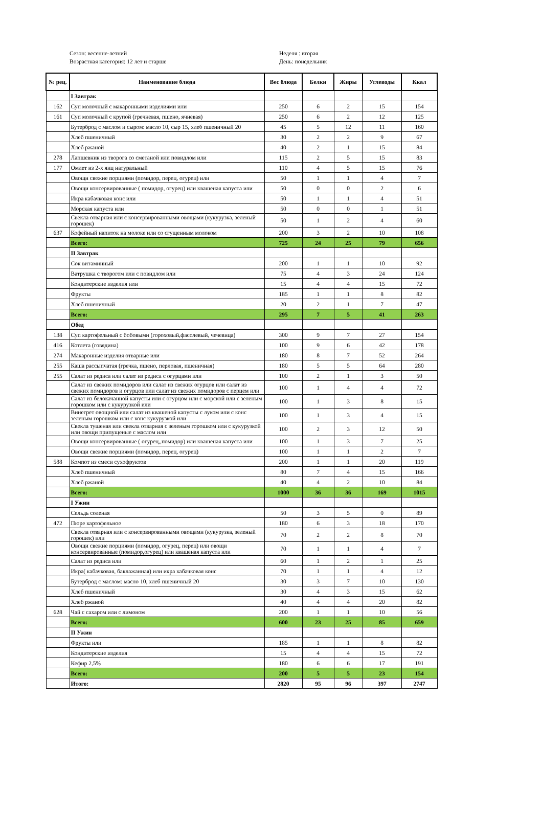Сезон: весенне-летний
Возрастная категория: 12 лет и старше
Неделя : вторая
День: понедельник
| № рец. | Наименование блюда | Вес блюда | Белки | Жиры | Углеводы | Ккал |
| --- | --- | --- | --- | --- | --- | --- |
| | I Завтрак | | | | | |
| 162 | Суп молочный с макаронными изделиями или | 250 | 6 | 2 | 15 | 154 |
| 161 | Суп молочный с крупой (гречневая, пшено, ячневая) | 250 | 6 | 2 | 12 | 125 |
| | Бутерброд с маслом и сыром: масло 10, сыр 15, хлеб пшеничный 20 | 45 | 5 | 12 | 11 | 160 |
| | Хлеб пшеничный | 30 | 2 | 2 | 9 | 67 |
| | Хлеб ржаной | 40 | 2 | 1 | 15 | 84 |
| 278 | Лапшевник из творога со сметаной или повидлом или | 115 | 2 | 5 | 15 | 83 |
| 177 | Омлет из 2-х яиц натуральный | 110 | 4 | 5 | 15 | 76 |
| | Овощи свежие порциями (помидор, перец, огурец) или | 50 | 1 | 1 | 4 | 7 |
| | Овощи консервированные ( помидор, огурец) или квашеная капуста или | 50 | 0 | 0 | 2 | 6 |
| | Икра кабачковая конс или | 50 | 1 | 1 | 4 | 51 |
| | Морская капуста или | 50 | 0 | 0 | 1 | 51 |
| | Свекла отварная или с консервированными овощами (кукурузка, зеленый горошек) | 50 | 1 | 2 | 4 | 60 |
| 637 | Кофейный напиток на молоке или со сгущенным молоком | 200 | 3 | 2 | 10 | 108 |
| | Всего: | 725 | 24 | 25 | 79 | 656 |
| | II Завтрак | | | | | |
| | Сок витаминный | 200 | 1 | 1 | 10 | 92 |
| | Ватрушка с творогом или с повидлом или | 75 | 4 | 3 | 24 | 124 |
| | Кондитерские изделия или | 15 | 4 | 4 | 15 | 72 |
| | Фрукты | 185 | 1 | 1 | 8 | 82 |
| | Хлеб пшеничный | 20 | 2 | 1 | 7 | 47 |
| | Всего: | 295 | 7 | 5 | 41 | 263 |
| | Обед | | | | | |
| 138 | Суп картофельный с бобовыми (гороховый,фасолевый, чечевица) | 300 | 9 | 7 | 27 | 154 |
| 416 | Котлета (говядина) | 100 | 9 | 6 | 42 | 178 |
| 274 | Макаронные изделия отварные или | 180 | 8 | 7 | 52 | 264 |
| 255 | Каша рассыпчатая (гречка, пшено, перловая, пшеничная) | 180 | 5 | 5 | 64 | 280 |
| 255 | Салат из редиса или салат из редиса с огурцами или | 100 | 2 | 1 | 3 | 50 |
| | Салат из свежих помидоров или салат из свежих огурцов или салат из свежих помидоров и огурцов или салат из свежих помидоров с перцем или | 100 | 1 | 4 | 4 | 72 |
| | Салат из белокачанной капусты или с огурцом или с морской или с зеленым горошком или с кукурузкой или | 100 | 1 | 3 | 8 | 15 |
| | Винегрет овощной или салат из квашеной капусты с луком или с конс зеленым горошком или с конс кукурузкой или | 100 | 1 | 3 | 4 | 15 |
| | Свекла тушеная или свекла отварная с зеленым горошком или с кукурузкой или овощи припущеные с маслом или | 100 | 2 | 3 | 12 | 50 |
| | Овощи консервированные ( огурец,,помидор) или квашеная капуста или | 100 | 1 | 3 | 7 | 25 |
| | Овощи свежие порциями (помидор, перец, огурец) | 100 | 1 | 1 | 2 | 7 |
| 588 | Компот из смеси сухофруктов | 200 | 1 | 1 | 20 | 119 |
| | Хлеб пшеничный | 80 | 7 | 4 | 15 | 166 |
| | Хлеб ржаной | 40 | 4 | 2 | 10 | 84 |
| | Всего: | 1000 | 36 | 36 | 169 | 1015 |
| | I Ужин | | | | | |
| | Сельдь соленая | 50 | 3 | 5 | 0 | 89 |
| 472 | Пюре картофельное | 180 | 6 | 3 | 18 | 170 |
| | Свекла отварная или с консервированными овощами (кукурузка, зеленый горошек) или | 70 | 2 | 2 | 8 | 70 |
| | Овощи свежие порциями (помидор, огурец, перец) или овощи консервированные (помидор,огурец) или квашеная капуста или | 70 | 1 | 1 | 4 | 7 |
| | Салат из редиса или | 60 | 1 | 2 | 1 | 25 |
| | Икра( кабачковая, баклажанная) или икра кабачковая конс | 70 | 1 | 1 | 4 | 12 |
| | Бутерброд с маслом: масло 10, хлеб пшеничный 20 | 30 | 3 | 7 | 10 | 130 |
| | Хлеб пшеничный | 30 | 4 | 3 | 15 | 62 |
| | Хлеб ржаной | 40 | 4 | 4 | 20 | 82 |
| 628 | Чай с сахаром или с лимоном | 200 | 1 | 1 | 10 | 56 |
| | Всего: | 600 | 23 | 25 | 85 | 659 |
| | II Ужин | | | | | |
| | Фрукты или | 185 | 1 | 1 | 8 | 82 |
| | Кондитерские изделия | 15 | 4 | 4 | 15 | 72 |
| | Кефир 2,5% | 180 | 6 | 6 | 17 | 191 |
| | Всего: | 200 | 5 | 5 | 23 | 154 |
| | Итого: | 2820 | 95 | 96 | 397 | 2747 |